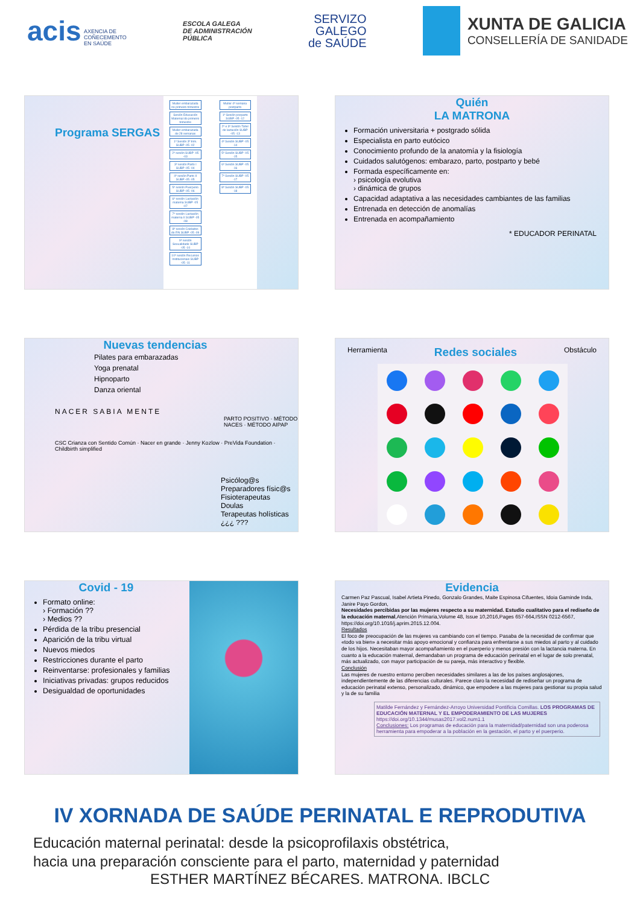acis AXENCIA DE
COÑECEMENTO
EN SAÚDE
ESCOLA GALEGA
DE ADMINISTRACIÓN
PÚBLICA
SERVIZO
GALEGO
de SAÚDE
XUNTA DE GALICIA
CONSELLERÍA DE SANIDADE
Programa SERGAS
Muller embarazada no primeiro trimestre
Sesión Educación Maternal do primeiro trimestre
Muller embarazada de 28 semanas
1ª Sesión 3º trim. SUBP -05 -02
2ª sesión SUBP -05 -03
3ª sesión Parto I SUBP -05 -04
4ª sesión Parto II SUBP -05 -05
5ª sesión Puerperio SUBP -05 -06
6ª sesión Lactación materna SUBP -05 -07
7ª sesión Lactación materna II SUBP -05 -08
8ª sesión Coidados do RN SUBP -05 -09
9ª sesión Sexualidade SUBP -05 -10
10ª sesión Recursos Institucionais SUBP -05 -11
Muller 4ª semana postparto
1ª Sesión posparto SUBP -05 -12
2ª e 3ª Sesión Taller de lactación SUBP -05 -13
4ª Sesión SUBP -05 -14
5ª Sesión SUBP -05 -15
6ª Sesión SUBP -05 -16
7ª Sesión SUBP -05 -17
8ª Sesión SUBP -05 -18
Quién
LA MATRONA
Formación universitaria + postgrado sólida
Especialista en parto eutócico
Conocimiento profundo de la anatomía y la fisiología
Cuidados salutógenos: embarazo, parto, postparto y bebé
Formada específicamente en:
› psicología evolutiva
› dinámica de grupos
Capacidad adaptativa a las necesidades cambiantes de las familias
Entrenada en detección de anomalías
Entrenada en acompañamiento
* EDUCADOR PERINATAL
Nuevas tendencias
Pilates para embarazadas
Yoga prenatal
Hipnoparto
Danza oriental
NACER SABIA MENTE
PARTO POSITIVO · MÉTODO NACES · MÉTODO AIPAP
CSC Crianza con Sentido Común · Nacer en grande · Jenny Kozlow · PreVida Foundation · Childbirth simplified
Psicólog@s
Preparadores físic@s
Fisioterapeutas
Doulas
Terapeutas holísticas
¿¿¿ ???
Herramienta Redes sociales Obstáculo
Covid - 19
Formato online:
› Formación ??
› Medios ??
Pérdida de la tribu presencial
Aparición de la tribu virtual
Nuevos miedos
Restricciones durante el parto
Reinventarse: profesionales y familias
Iniciativas privadas: grupos reducidos
Desigualdad de oportunidades
Evidencia
Carmen Paz Pascual, Isabel Artieta Pinedo, Gonzalo Grandes, Maite Espinosa Cifuentes, Idoia Gaminde Inda, Janire Payo Gordon,
Necesidades percibidas por las mujeres respecto a su maternidad. Estudio cualitativo para el rediseño de la educación maternal,Atención Primaria,Volume 48, Issue 10,2016,Pages 657-664,ISSN 0212-6567,
https://doi.org/10.1016/j.aprim.2015.12.004.
Resultados
El foco de preocupación de las mujeres va cambiando con el tiempo. Pasaba de la necesidad de confirmar que «todo va bien» a necesitar más apoyo emocional y confianza para enfrentarse a sus miedos al parto y al cuidado de los hijos. Necesitaban mayor acompañamiento en el puerperio y menos presión con la lactancia materna. En cuanto a la educación maternal, demandaban un programa de educación perinatal en el lugar de solo prenatal, más actualizado, con mayor participación de su pareja, más interactivo y flexible.
Conclusión
Las mujeres de nuestro entorno perciben necesidades similares a las de los países anglosajones, independientemente de las diferencias culturales. Parece claro la necesidad de rediseñar un programa de educación perinatal extenso, personalizado, dinámico, que empodere a las mujeres para gestionar su propia salud y la de su familia
Matilde Fernández y Fernández-Arroyo Universidad Pontificia Comillas. LOS PROGRAMAS DE EDUCACIÓN MATERNAL Y EL EMPODERAMIENTO DE LAS MUJERES https://doi.org/10.1344/musas2017.vol2.num1.1
Conclusiones: Los programas de educación para la maternidad/paternidad son una poderosa herramienta para empoderar a la población en la gestación, el parto y el puerperio.
IV XORNADA DE SAÚDE PERINATAL E REPRODUTIVA
Educación maternal perinatal: desde la psicoprofilaxis obstétrica,
hacia una preparación consciente para el parto, maternidad y paternidad
ESTHER MARTÍNEZ BÉCARES. MATRONA. IBCLC